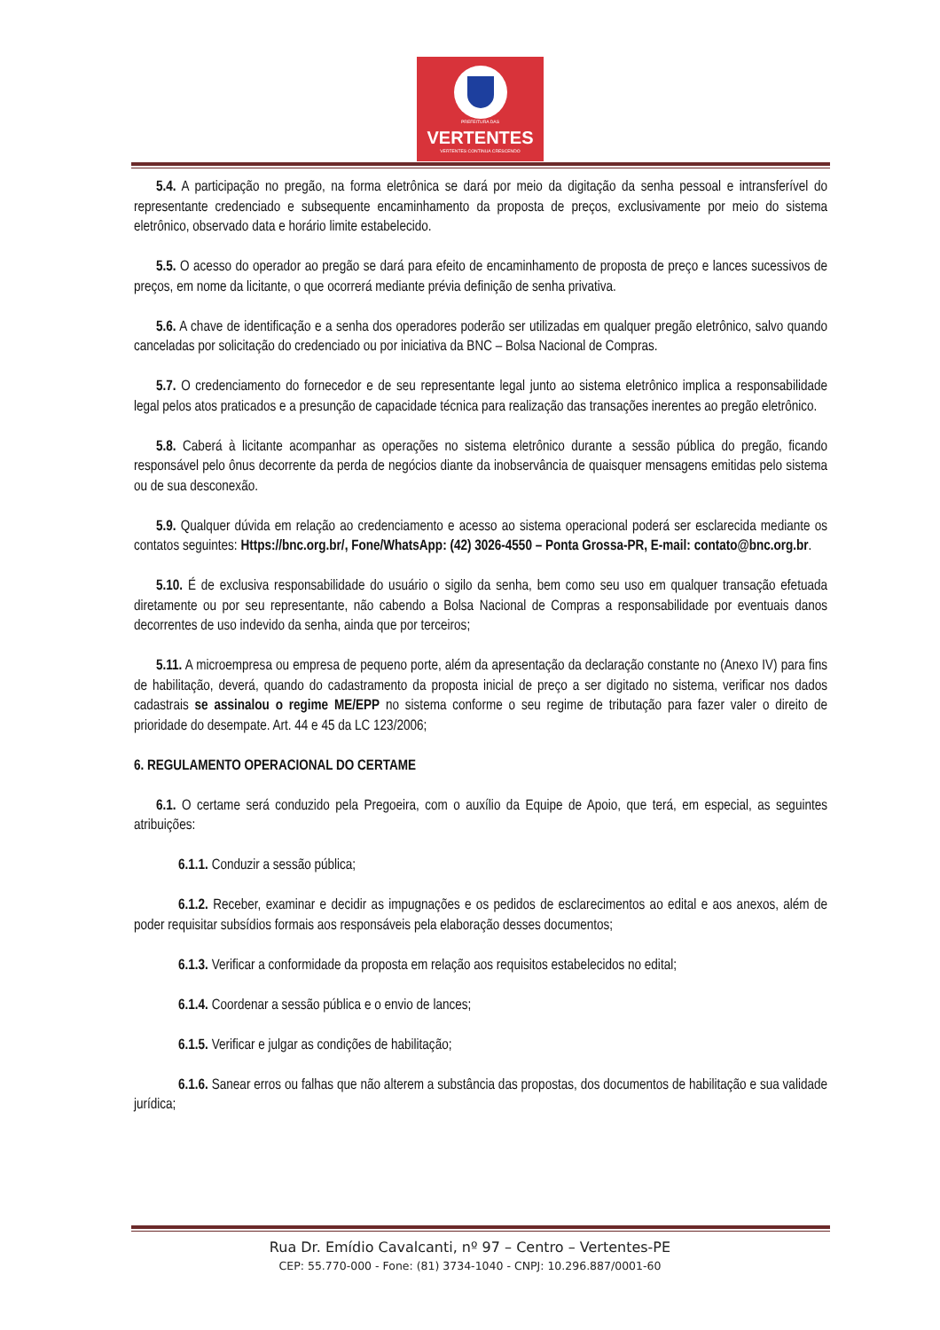PREFEITURA DAS
VERTENTES
VERTENTES CONTINUA CRESCENDO
5.4. A participação no pregão, na forma eletrônica se dará por meio da digitação da senha pessoal e intransferível do representante credenciado e subsequente encaminhamento da proposta de preços, exclusivamente por meio do sistema eletrônico, observado data e horário limite estabelecido.
5.5. O acesso do operador ao pregão se dará para efeito de encaminhamento de proposta de preço e lances sucessivos de preços, em nome da licitante, o que ocorrerá mediante prévia definição de senha privativa.
5.6. A chave de identificação e a senha dos operadores poderão ser utilizadas em qualquer pregão eletrônico, salvo quando canceladas por solicitação do credenciado ou por iniciativa da BNC – Bolsa Nacional de Compras.
5.7. O credenciamento do fornecedor e de seu representante legal junto ao sistema eletrônico implica a responsabilidade legal pelos atos praticados e a presunção de capacidade técnica para realização das transações inerentes ao pregão eletrônico.
5.8. Caberá à licitante acompanhar as operações no sistema eletrônico durante a sessão pública do pregão, ficando responsável pelo ônus decorrente da perda de negócios diante da inobservância de quaisquer mensagens emitidas pelo sistema ou de sua desconexão.
5.9. Qualquer dúvida em relação ao credenciamento e acesso ao sistema operacional poderá ser esclarecida mediante os contatos seguintes: Https://bnc.org.br/, Fone/WhatsApp: (42) 3026-4550 – Ponta Grossa-PR, E-mail: contato@bnc.org.br.
5.10. É de exclusiva responsabilidade do usuário o sigilo da senha, bem como seu uso em qualquer transação efetuada diretamente ou por seu representante, não cabendo a Bolsa Nacional de Compras a responsabilidade por eventuais danos decorrentes de uso indevido da senha, ainda que por terceiros;
5.11. A microempresa ou empresa de pequeno porte, além da apresentação da declaração constante no (Anexo IV) para fins de habilitação, deverá, quando do cadastramento da proposta inicial de preço a ser digitado no sistema, verificar nos dados cadastrais se assinalou o regime ME/EPP no sistema conforme o seu regime de tributação para fazer valer o direito de prioridade do desempate. Art. 44 e 45 da LC 123/2006;
6. REGULAMENTO OPERACIONAL DO CERTAME
6.1. O certame será conduzido pela Pregoeira, com o auxílio da Equipe de Apoio, que terá, em especial, as seguintes atribuições:
6.1.1. Conduzir a sessão pública;
6.1.2. Receber, examinar e decidir as impugnações e os pedidos de esclarecimentos ao edital e aos anexos, além de poder requisitar subsídios formais aos responsáveis pela elaboração desses documentos;
6.1.3. Verificar a conformidade da proposta em relação aos requisitos estabelecidos no edital;
6.1.4. Coordenar a sessão pública e o envio de lances;
6.1.5. Verificar e julgar as condições de habilitação;
6.1.6. Sanear erros ou falhas que não alterem a substância das propostas, dos documentos de habilitação e sua validade jurídica;
Rua Dr. Emídio Cavalcanti, nº 97 – Centro – Vertentes-PE
CEP: 55.770-000 - Fone: (81) 3734-1040 - CNPJ: 10.296.887/0001-60